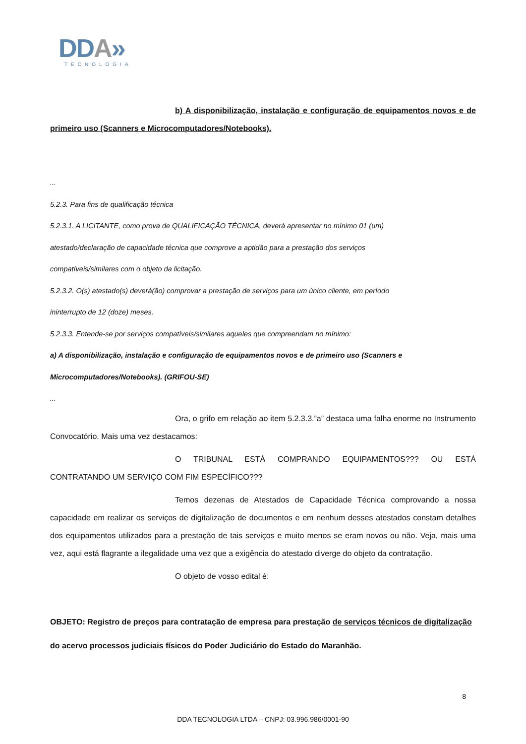DDA»
TECNOLOGIA
b) A disponibilização, instalação e configuração de equipamentos novos e de primeiro uso (Scanners e Microcomputadores/Notebooks).
...
5.2.3. Para fins de qualificação técnica
5.2.3.1. A LICITANTE, como prova de QUALIFICAÇÃO TÉCNICA, deverá apresentar no mínimo 01 (um)
atestado/declaração de capacidade técnica que comprove a aptidão para a prestação dos serviços
compatíveis/similares com o objeto da licitação.
5.2.3.2. O(s) atestado(s) deverá(ão) comprovar a prestação de serviços para um único cliente, em período
ininterrupto de 12 (doze) meses.
5.2.3.3. Entende-se por serviços compatíveis/similares aqueles que compreendam no mínimo:
a) A disponibilização, instalação e configuração de equipamentos novos e de primeiro uso (Scanners e
Microcomputadores/Notebooks). (GRIFOU-SE)
...
Ora, o grifo em relação ao item 5.2.3.3.”a” destaca uma falha enorme no Instrumento Convocatório. Mais uma vez destacamos:
O TRIBUNAL ESTÁ COMPRANDO EQUIPAMENTOS??? OU ESTÁ CONTRATANDO UM SERVIÇO COM FIM ESPECÍFICO???
Temos dezenas de Atestados de Capacidade Técnica comprovando a nossa capacidade em realizar os serviços de digitalização de documentos e em nenhum desses atestados constam detalhes dos equipamentos utilizados para a prestação de tais serviços e muito menos se eram novos ou não. Veja, mais uma vez, aqui está flagrante a ilegalidade uma vez que a exigência do atestado diverge do objeto da contratação.
O objeto de vosso edital é:
OBJETO: Registro de preços para contratação de empresa para prestação de serviços técnicos de digitalização do acervo processos judiciais físicos do Poder Judiciário do Estado do Maranhão.
8
DDA TECNOLOGIA LTDA – CNPJ: 03.996.986/0001-90